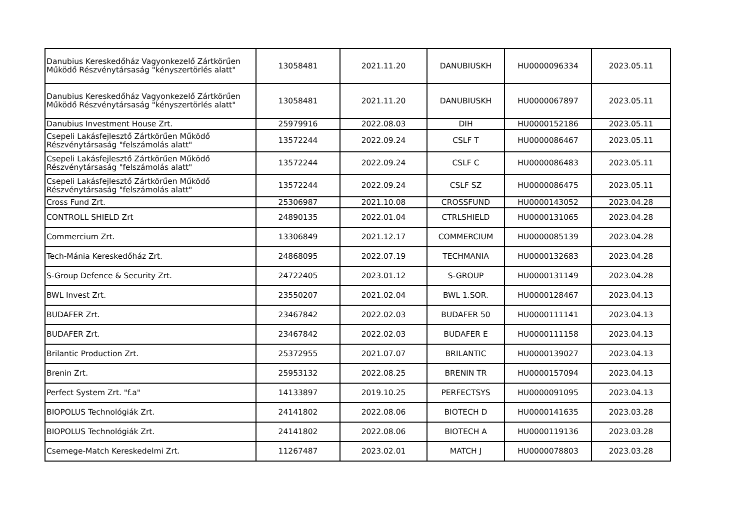| Danubius Kereskedőház Vagyonkezelő Zártkörűen Működő Részvénytársaság "kényszertörlés alatt" | 13058481 | 2021.11.20 | DANUBIUSKH | HU0000096334 | 2023.05.11 |
| Danubius Kereskedőház Vagyonkezelő Zártkörűen Működő Részvénytársaság "kényszertörlés alatt" | 13058481 | 2021.11.20 | DANUBIUSKH | HU0000067897 | 2023.05.11 |
| Danubius Investment House Zrt. | 25979916 | 2022.08.03 | DIH | HU0000152186 | 2023.05.11 |
| Csepeli Lakásfejlesztő Zártkörűen Működő Részvénytársaság "felszámolás alatt" | 13572244 | 2022.09.24 | CSLF T | HU0000086467 | 2023.05.11 |
| Csepeli Lakásfejlesztő Zártkörűen Működő Részvénytársaság "felszámolás alatt" | 13572244 | 2022.09.24 | CSLF C | HU0000086483 | 2023.05.11 |
| Csepeli Lakásfejlesztő Zártkörűen Működő Részvénytársaság "felszámolás alatt" | 13572244 | 2022.09.24 | CSLF SZ | HU0000086475 | 2023.05.11 |
| Cross Fund Zrt. | 25306987 | 2021.10.08 | CROSSFUND | HU0000143052 | 2023.04.28 |
| CONTROLL SHIELD Zrt | 24890135 | 2022.01.04 | CTRLSHIELD | HU0000131065 | 2023.04.28 |
| Commercium Zrt. | 13306849 | 2021.12.17 | COMMERCIUM | HU0000085139 | 2023.04.28 |
| Tech-Mánia Kereskedőház Zrt. | 24868095 | 2022.07.19 | TECHMANIA | HU0000132683 | 2023.04.28 |
| S-Group Defence & Security Zrt. | 24722405 | 2023.01.12 | S-GROUP | HU0000131149 | 2023.04.28 |
| BWL Invest Zrt. | 23550207 | 2021.02.04 | BWL 1.SOR. | HU0000128467 | 2023.04.13 |
| BUDAFER Zrt. | 23467842 | 2022.02.03 | BUDAFER 50 | HU0000111141 | 2023.04.13 |
| BUDAFER Zrt. | 23467842 | 2022.02.03 | BUDAFER E | HU0000111158 | 2023.04.13 |
| Brilantic Production Zrt. | 25372955 | 2021.07.07 | BRILANTIC | HU0000139027 | 2023.04.13 |
| Brenin Zrt. | 25953132 | 2022.08.25 | BRENIN TR | HU0000157094 | 2023.04.13 |
| Perfect System Zrt. "f.a" | 14133897 | 2019.10.25 | PERFECTSYS | HU0000091095 | 2023.04.13 |
| BIOPOLUS Technológiák Zrt. | 24141802 | 2022.08.06 | BIOTECH D | HU0000141635 | 2023.03.28 |
| BIOPOLUS Technológiák Zrt. | 24141802 | 2022.08.06 | BIOTECH A | HU0000119136 | 2023.03.28 |
| Csemege-Match Kereskedelmi Zrt. | 11267487 | 2023.02.01 | MATCH J | HU0000078803 | 2023.03.28 |